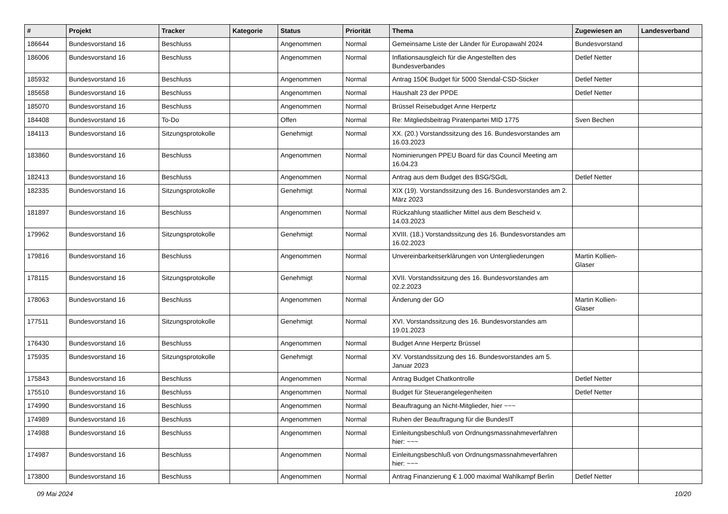| # | Projekt | Tracker | Kategorie | Status | Priorität | Thema | Zugewiesen an | Landesverband |
| --- | --- | --- | --- | --- | --- | --- | --- | --- |
| 186644 | Bundesvorstand 16 | Beschluss | | Angenommen | Normal | Gemeinsame Liste der Länder für Europawahl 2024 | Bundesvorstand | |
| 186006 | Bundesvorstand 16 | Beschluss | | Angenommen | Normal | Inflationsausgleich für die Angestellten des Bundesverbandes | Detlef Netter | |
| 185932 | Bundesvorstand 16 | Beschluss | | Angenommen | Normal | Antrag 150€ Budget für 5000 Stendal-CSD-Sticker | Detlef Netter | |
| 185658 | Bundesvorstand 16 | Beschluss | | Angenommen | Normal | Haushalt 23 der PPDE | Detlef Netter | |
| 185070 | Bundesvorstand 16 | Beschluss | | Angenommen | Normal | Brüssel Reisebudget Anne Herpertz | | |
| 184408 | Bundesvorstand 16 | To-Do | | Offen | Normal | Re: Mitgliedsbeitrag Piratenpartei MID 1775 | Sven Bechen | |
| 184113 | Bundesvorstand 16 | Sitzungsprotokolle | | Genehmigt | Normal | XX. (20.) Vorstandssitzung des 16. Bundesvorstandes am 16.03.2023 | | |
| 183860 | Bundesvorstand 16 | Beschluss | | Angenommen | Normal | Nominierungen PPEU Board für das Council Meeting am 16.04.23 | | |
| 182413 | Bundesvorstand 16 | Beschluss | | Angenommen | Normal | Antrag aus dem Budget des BSG/SGdL | Detlef Netter | |
| 182335 | Bundesvorstand 16 | Sitzungsprotokolle | | Genehmigt | Normal | XIX (19). Vorstandssitzung des 16. Bundesvorstandes am 2. März 2023 | | |
| 181897 | Bundesvorstand 16 | Beschluss | | Angenommen | Normal | Rückzahlung staatlicher Mittel aus dem Bescheid v. 14.03.2023 | | |
| 179962 | Bundesvorstand 16 | Sitzungsprotokolle | | Genehmigt | Normal | XVIII. (18.) Vorstandssitzung des 16. Bundesvorstandes am 16.02.2023 | | |
| 179816 | Bundesvorstand 16 | Beschluss | | Angenommen | Normal | Unvereinbarkeitserklärungen von Untergliederungen | Martin Kollien-Glaser | |
| 178115 | Bundesvorstand 16 | Sitzungsprotokolle | | Genehmigt | Normal | XVII. Vorstandssitzung des 16. Bundesvorstandes am 02.2.2023 | | |
| 178063 | Bundesvorstand 16 | Beschluss | | Angenommen | Normal | Änderung der GO | Martin Kollien-Glaser | |
| 177511 | Bundesvorstand 16 | Sitzungsprotokolle | | Genehmigt | Normal | XVI. Vorstandssitzung des 16. Bundesvorstandes am 19.01.2023 | | |
| 176430 | Bundesvorstand 16 | Beschluss | | Angenommen | Normal | Budget Anne Herpertz Brüssel | | |
| 175935 | Bundesvorstand 16 | Sitzungsprotokolle | | Genehmigt | Normal | XV. Vorstandssitzung des 16. Bundesvorstandes am 5. Januar 2023 | | |
| 175843 | Bundesvorstand 16 | Beschluss | | Angenommen | Normal | Antrag Budget Chatkontrolle | Detlef Netter | |
| 175510 | Bundesvorstand 16 | Beschluss | | Angenommen | Normal | Budget für Steuerangelegenheiten | Detlef Netter | |
| 174990 | Bundesvorstand 16 | Beschluss | | Angenommen | Normal | Beauftragung an Nicht-Mitglieder, hier ~~~ | | |
| 174989 | Bundesvorstand 16 | Beschluss | | Angenommen | Normal | Ruhen der Beauftragung für die BundesIT | | |
| 174988 | Bundesvorstand 16 | Beschluss | | Angenommen | Normal | Einleitungsbeschluß von Ordnungsmassnahmeverfahren hier: ~~~ | | |
| 174987 | Bundesvorstand 16 | Beschluss | | Angenommen | Normal | Einleitungsbeschluß von Ordnungsmassnahmeverfahren hier: ~~~ | | |
| 173800 | Bundesvorstand 16 | Beschluss | | Angenommen | Normal | Antrag Finanzierung € 1.000 maximal Wahlkampf Berlin | Detlef Netter | |
09 Mai 2024 10/20